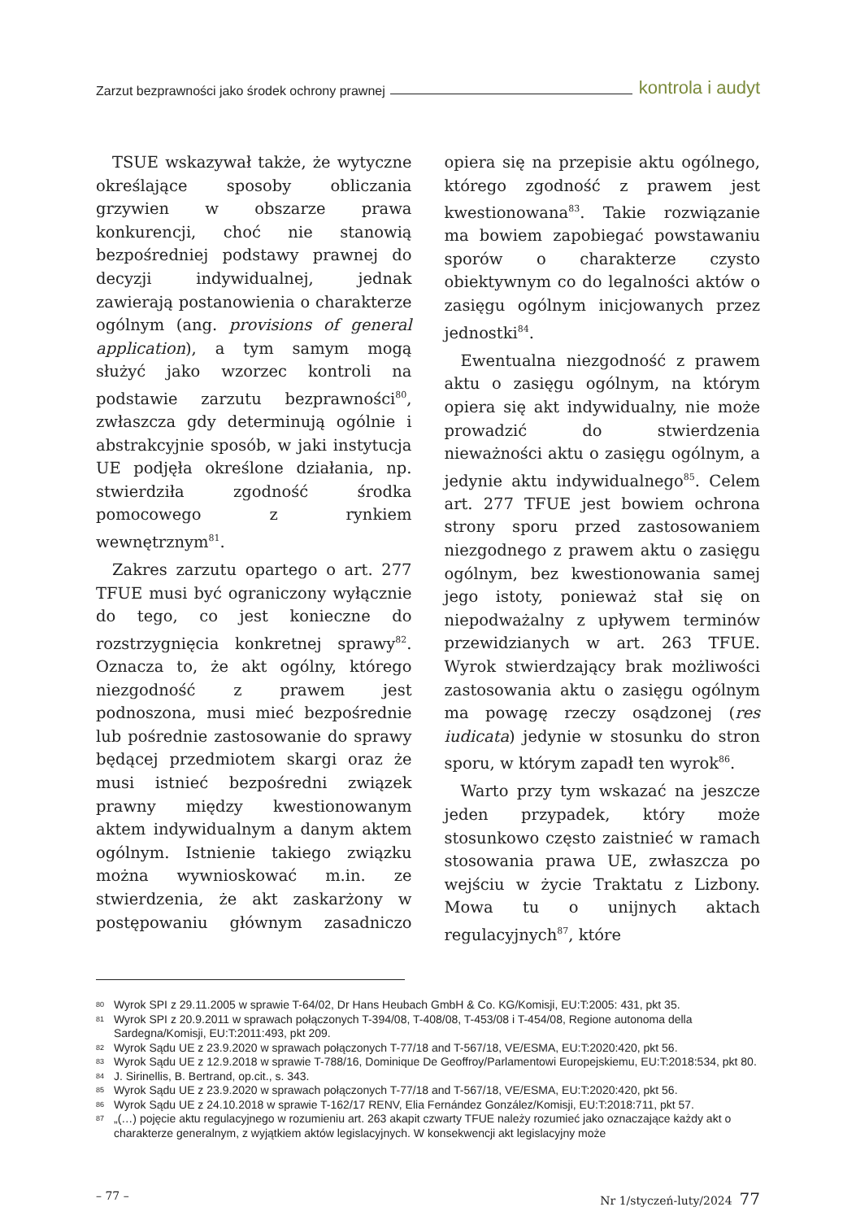Zarzut bezprawności jako środek ochrony prawnej kontrola i audyt
TSUE wskazywał także, że wytyczne określające sposoby obliczania grzywien w obszarze prawa konkurencji, choć nie stanowią bezpośredniej podstawy prawnej do decyzji indywidualnej, jednak zawierają postanowienia o charakterze ogólnym (ang. provisions of general application), a tym samym mogą służyć jako wzorzec kontroli na podstawie zarzutu bezprawności<sup>80</sup>, zwłaszcza gdy determinują ogólnie i abstrakcyjnie sposób, w jaki instytucja UE podjęła określone działania, np. stwierdziła zgodność środka pomocowego z rynkiem wewnętrznym<sup>81</sup>.
Zakres zarzutu opartego o art. 277 TFUE musi być ograniczony wyłącznie do tego, co jest konieczne do rozstrzygnięcia konkretnej sprawy<sup>82</sup>. Oznacza to, że akt ogólny, którego niezgodność z prawem jest podnoszona, musi mieć bezpośrednie lub pośrednie zastosowanie do sprawy będącej przedmiotem skargi oraz że musi istnieć bezpośredni związek prawny między kwestionowanym aktem indywidualnym a danym aktem ogólnym. Istnienie takiego związku można wywnioskować m.in. ze stwierdzenia, że akt zaskarżony w postępowaniu głównym zasadniczo opiera się na przepisie aktu ogólnego, którego zgodność z prawem jest kwestionowana<sup>83</sup>. Takie rozwiązanie ma bowiem zapobiegać powstawaniu sporów o charakterze czysto obiektywnym co do legalności aktów o zasięgu ogólnym inicjowanych przez jednostki<sup>84</sup>.
Ewentualna niezgodność z prawem aktu o zasięgu ogólnym, na którym opiera się akt indywidualny, nie może prowadzić do stwierdzenia nieważności aktu o zasięgu ogólnym, a jedynie aktu indywidualnego<sup>85</sup>. Celem art. 277 TFUE jest bowiem ochrona strony sporu przed zastosowaniem niezgodnego z prawem aktu o zasięgu ogólnym, bez kwestionowania samej jego istoty, ponieważ stał się on niepodważalny z upływem terminów przewidzianych w art. 263 TFUE. Wyrok stwierdzający brak możliwości zastosowania aktu o zasięgu ogólnym ma powagę rzeczy osądzonej (res iudicata) jedynie w stosunku do stron sporu, w którym zapadł ten wyrok<sup>86</sup>.
Warto przy tym wskazać na jeszcze jeden przypadek, który może stosunkowo często zaistnieć w ramach stosowania prawa UE, zwłaszcza po wejściu w życie Traktatu z Lizbony. Mowa tu o unijnych aktach regulacyjnych<sup>87</sup>, które
80 Wyrok SPI z 29.11.2005 w sprawie T-64/02, Dr Hans Heubach GmbH & Co. KG/Komisji, EU:T:2005: 431, pkt 35.
81 Wyrok SPI z 20.9.2011 w sprawach połączonych T-394/08, T-408/08, T-453/08 i T-454/08, Regione autonoma della Sardegna/Komisji, EU:T:2011:493, pkt 209.
82 Wyrok Sądu UE z 23.9.2020 w sprawach połączonych T-77/18 and T-567/18, VE/ESMA, EU:T:2020:420, pkt 56.
83 Wyrok Sądu UE z 12.9.2018 w sprawie T-788/16, Dominique De Geoffroy/Parlamentowi Europejskiemu, EU:T:2018:534, pkt 80.
84 J. Sirinellis, B. Bertrand, op.cit., s. 343.
85 Wyrok Sądu UE z 23.9.2020 w sprawach połączonych T-77/18 and T-567/18, VE/ESMA, EU:T:2020:420, pkt 56.
86 Wyrok Sądu UE z 24.10.2018 w sprawie T-162/17 RENV, Elia Fernández González/Komisji, EU:T:2018:711, pkt 57.
87 „(…) pojęcie aktu regulacyjnego w rozumieniu art. 263 akapit czwarty TFUE należy rozumieć jako oznaczające każdy akt o charakterze generalnym, z wyjątkiem aktów legislacyjnych. W konsekwencji akt legislacyjny może
– 77 – Nr 1/styczeń-luty/2024 77